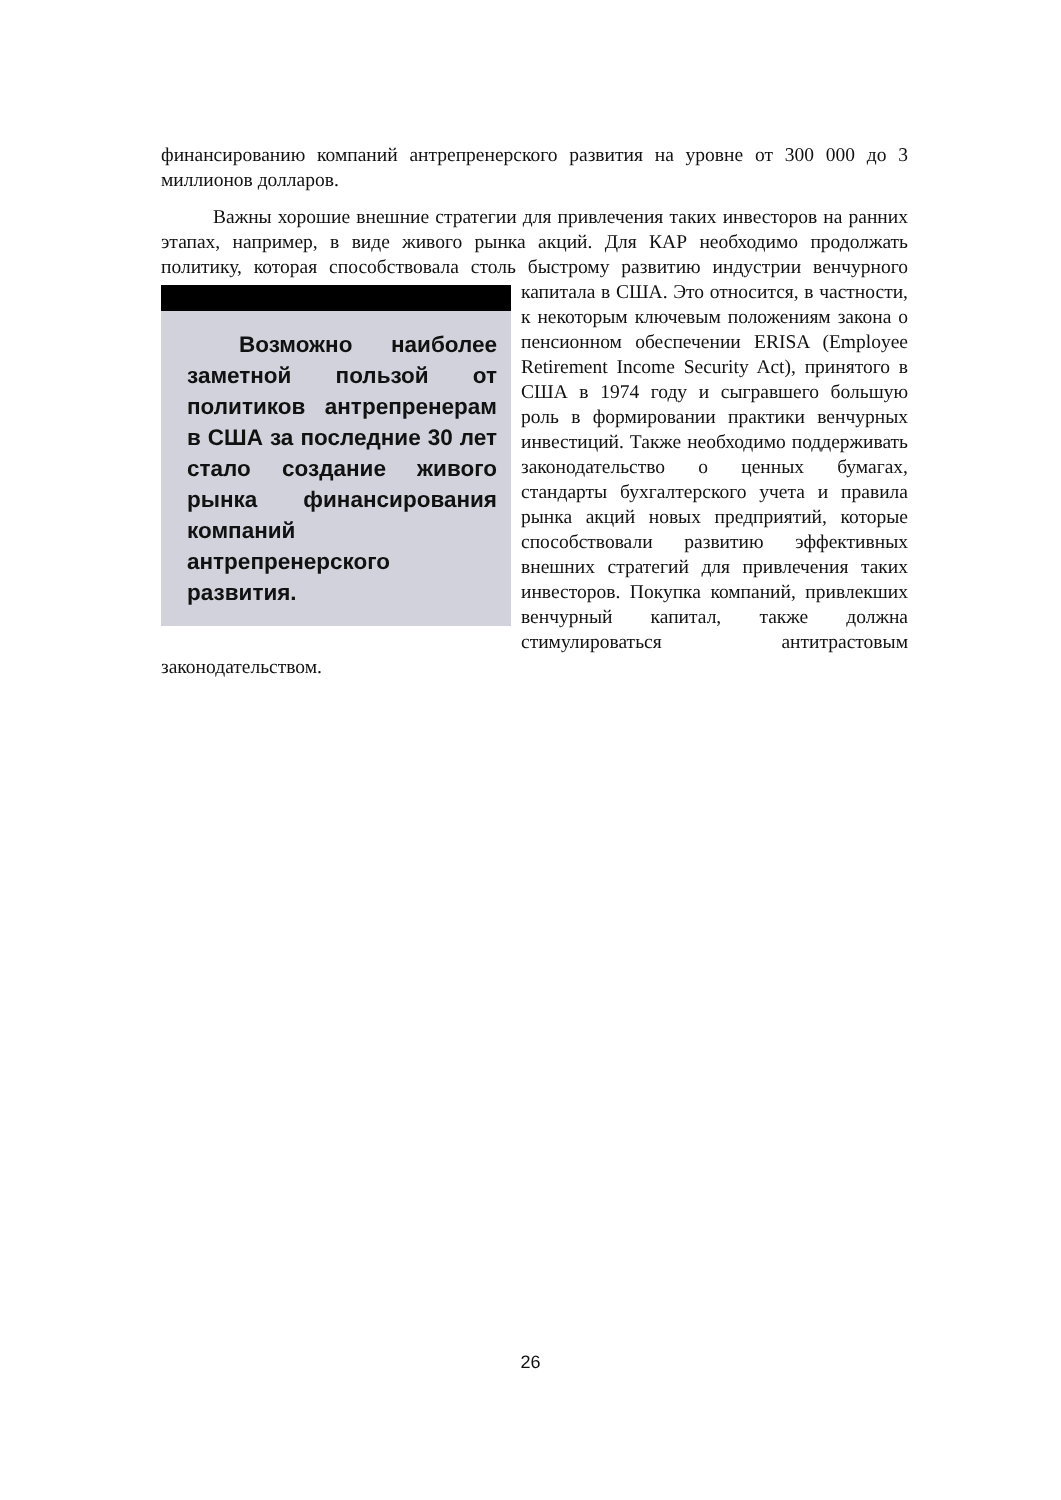финансированию компаний антрепренерского развития на уровне от 300 000 до 3 миллионов долларов.
Важны хорошие внешние стратегии для привлечения таких инвесторов на ранних этапах, например, в виде живого рынка акций. Для КАР необходимо продолжать политику, которая способствовала столь быстрому развитию Возможно наиболее заметной пользой от политиков антрепренерам в США за последние 30 лет стало создание живого рынка финансирования компаний антрепренерского развития. индустрии венчурного капитала в США. Это относится, в частности, к некоторым ключевым положениям закона о пенсионном обеспечении ERISA (Employee Retirement Income Security Act), принятого в США в 1974 году и сыгравшего большую роль в формировании практики венчурных инвестиций. Также необходимо поддерживать законодательство о ценных бумагах, стандарты бухгалтерского учета и правила рынка акций новых предприятий, которые способствовали развитию эффективных внешних стратегий для привлечения таких инвесторов. Покупка компаний, привлекших венчурный капитал, также должна стимулироваться антитрастовым законодательством.
26